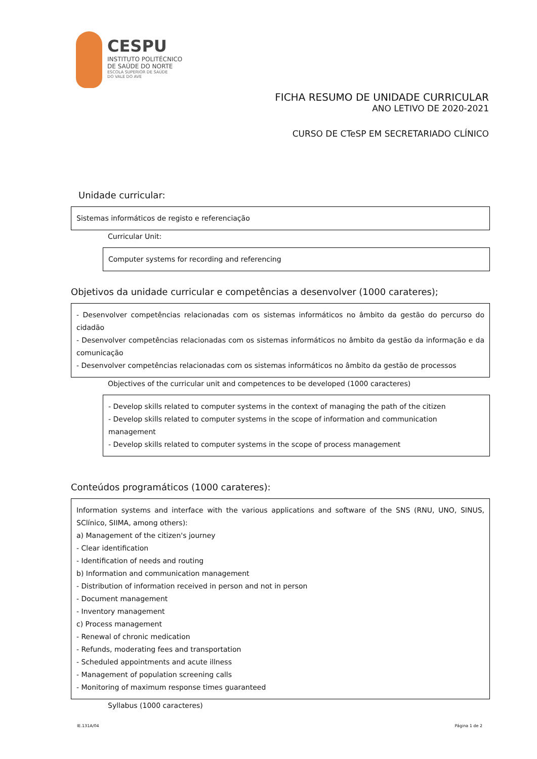CESPU
INSTITUTO POLITÉCNICO
DE SAÚDE DO NORTE
ESCOLA SUPERIOR DE SAÚDE
DO VALE DO AVE
FICHA RESUMO DE UNIDADE CURRICULAR
ANO LETIVO DE 2020-2021
CURSO DE CTeSP EM SECRETARIADO CLÍNICO
Unidade curricular:
Sistemas informáticos de registo e referenciação
Curricular Unit:
Computer systems for recording and referencing
Objetivos da unidade curricular e competências a desenvolver (1000 carateres);
- Desenvolver competências relacionadas com os sistemas informáticos no âmbito da gestão do percurso do cidadão
- Desenvolver competências relacionadas com os sistemas informáticos no âmbito da gestão da informação e da comunicação
- Desenvolver competências relacionadas com os sistemas informáticos no âmbito da gestão de processos
Objectives of the curricular unit and competences to be developed (1000 caracteres)
- Develop skills related to computer systems in the context of managing the path of the citizen
- Develop skills related to computer systems in the scope of information and communication management
- Develop skills related to computer systems in the scope of process management
Conteúdos programáticos (1000 carateres):
Information systems and interface with the various applications and software of the SNS (RNU, UNO, SINUS, SClínico, SIIMA, among others):
a) Management of the citizen's journey
- Clear identification
- Identification of needs and routing
b) Information and communication management
- Distribution of information received in person and not in person
- Document management
- Inventory management
c) Process management
- Renewal of chronic medication
- Refunds, moderating fees and transportation
- Scheduled appointments and acute illness
- Management of population screening calls
- Monitoring of maximum response times guaranteed
Syllabus (1000 caracteres)
IE.131A/04 Página 1 de 2